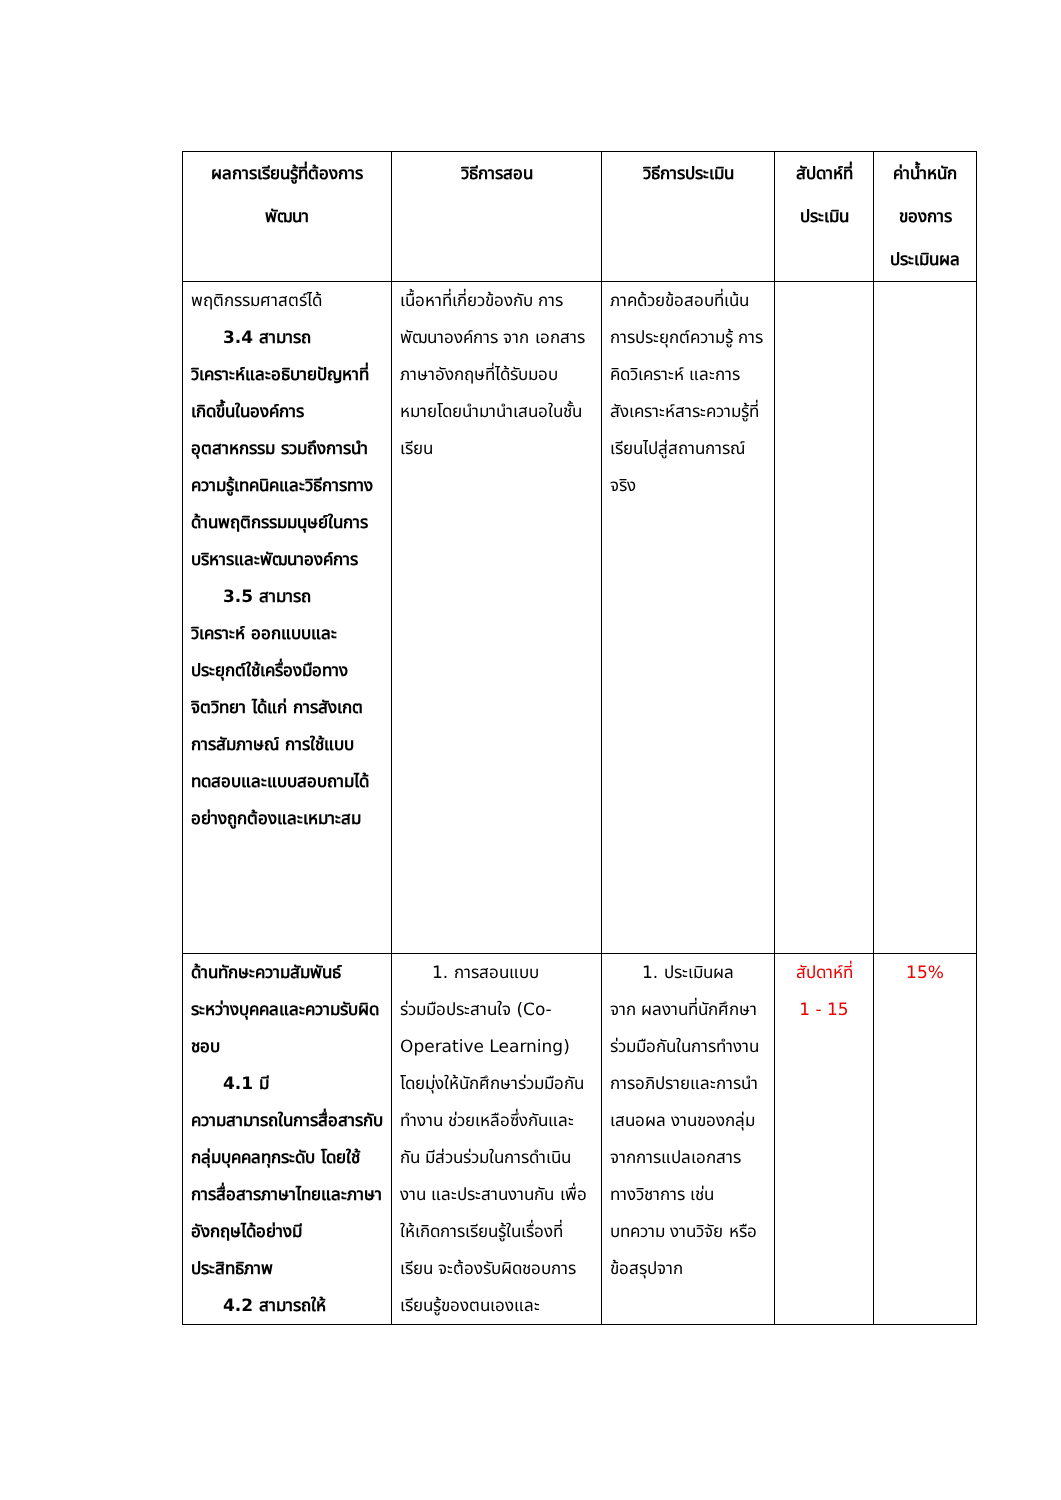| ผลการเรียนรู้ที่ต้องการพัฒนา | วิธีการสอน | วิธีการประเมิน | สัปดาห์ที่ประเมิน | ค่าน้ำหนักของการประเมินผล |
| --- | --- | --- | --- | --- |
| พฤติกรรมศาสตร์ได้ 3.4 สามารถ วิเคราะห์และอธิบายปัญหาที่เกิดขึ้นในองค์การอุตสาหกรรม รวมถึงการนำความรู้เทคนิคและวิธีการทางด้านพฤติกรรมมนุษย์ในการบริหารและพัฒนาองค์การ 3.5 สามารถ วิเคราะห์ ออกแบบและประยุกต์ใช้เครื่องมือทางจิตวิทยา ได้แก่ การสังเกต การสัมภาษณ์ การใช้แบบทดสอบและแบบสอบถามได้อย่างถูกต้องและเหมาะสม | เนื้อหาที่เกี่ยวข้องกับ การพัฒนาองค์การ จาก เอกสารภาษาอังกฤษที่ได้รับมอบหมายโดยนำมานำเสนอในชั้นเรียน | ภาคด้วยข้อสอบที่เน้นการประยุกต์ความรู้ การคิดวิเคราะห์ และการสังเคราะห์สาระความรู้ที่เรียนไปสู่สถานการณ์จริง | | |
| ด้านทักษะความสัมพันธ์ระหว่างบุคคลและความรับผิดชอบ 4.1 มี ความสามารถในการสื่อสารกับกลุ่มบุคคลทุกระดับ โดยใช้การสื่อสารภาษาไทยและภาษาอังกฤษได้อย่างมีประสิทธิภาพ 4.2 สามารถให้ | 1. การสอนแบบ ร่วมมือประสานใจ (Co-Operative Learning) โดยมุ่งให้นักศึกษาร่วมมือกันทำงาน ช่วยเหลือซึ่งกันและกัน มีส่วนร่วมในการดำเนินงาน และประสานงานกัน เพื่อให้เกิดการเรียนรู้ในเรื่องที่เรียน จะต้องรับผิดชอบการเรียนรู้ของตนเองและ | 1. ประเมินผล จาก ผลงานที่นักศึกษาร่วมมือกันในการทำงาน การอภิปรายและการนำเสนอผล งานของกลุ่มจากการแปลเอกสารทางวิชาการ เช่น บทความ งานวิจัย หรือ ข้อสรุปจาก | สัปดาห์ที่ 1 - 15 | 15% |